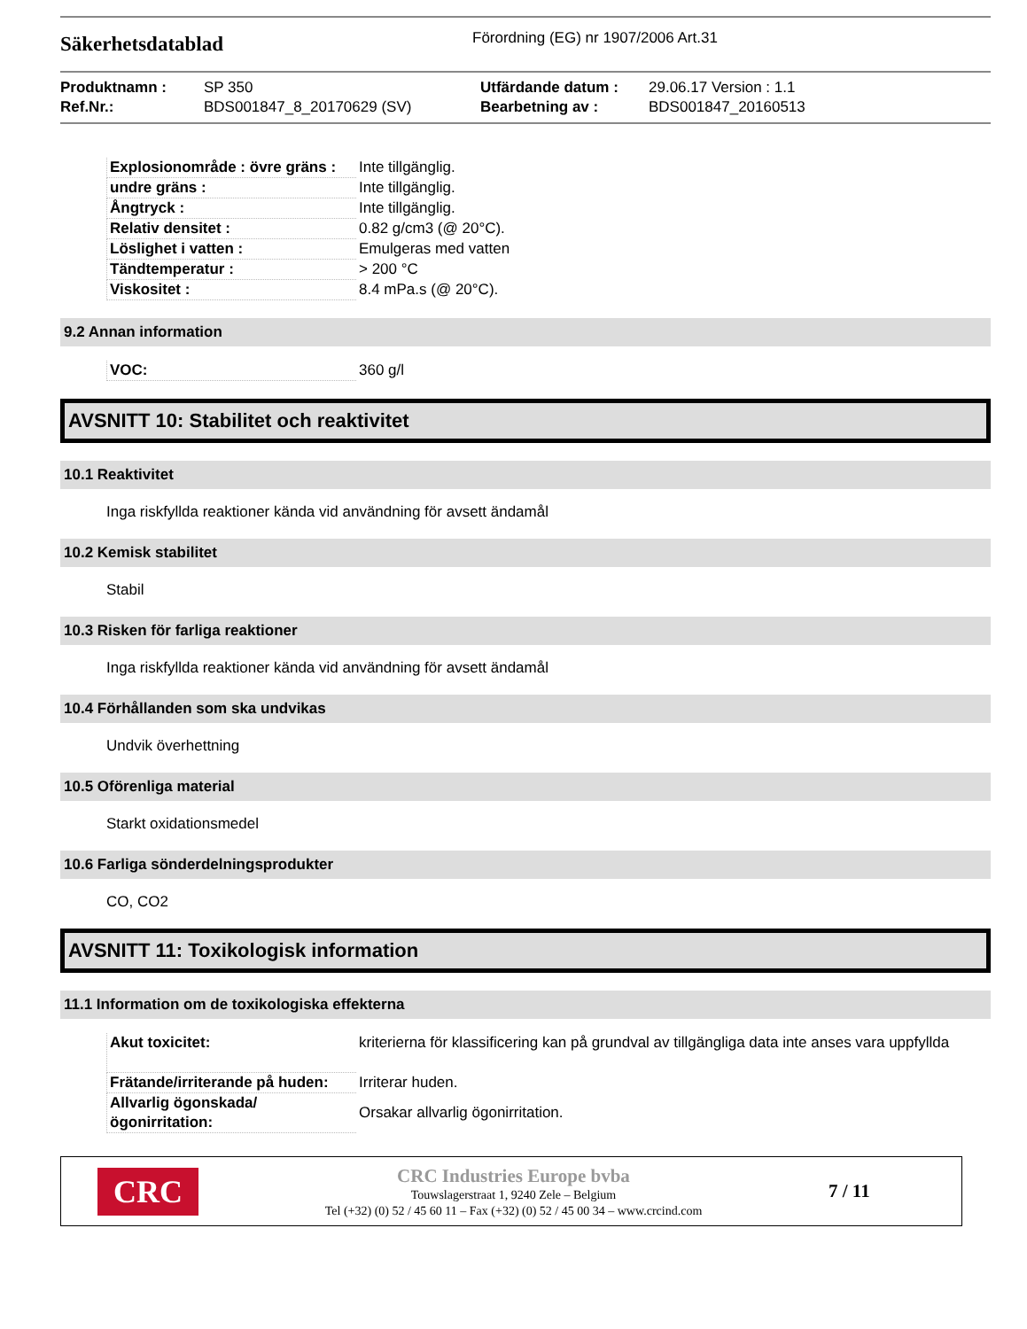Säkerhetsdatablad
Förordning (EG) nr 1907/2006 Art.31
Produktnamn :
Ref.Nr.:
SP 350
BDS001847_8_20170629 (SV)
Utfärdande datum :
Bearbetning av :
29.06.17 Version : 1.1
BDS001847_20160513
| Explosionområde : övre gräns : | Inte tillgänglig. |
| undre gräns : | Inte tillgänglig. |
| Ångtryck : | Inte tillgänglig. |
| Relativ densitet : | 0.82 g/cm3 (@ 20°C). |
| Löslighet i vatten : | Emulgeras med vatten |
| Tändtemperatur : | > 200 °C |
| Viskositet : | 8.4 mPa.s (@ 20°C). |
9.2 Annan information
| VOC: | 360 g/l |
AVSNITT 10: Stabilitet och reaktivitet
10.1 Reaktivitet
Inga riskfyllda reaktioner kända vid användning för avsett ändamål
10.2 Kemisk stabilitet
Stabil
10.3 Risken för farliga reaktioner
Inga riskfyllda reaktioner kända vid användning för avsett ändamål
10.4 Förhållanden som ska undvikas
Undvik överhettning
10.5 Oförenliga material
Starkt oxidationsmedel
10.6 Farliga sönderdelningsprodukter
CO, CO2
AVSNITT 11: Toxikologisk information
11.1 Information om de toxikologiska effekterna
| Akut toxicitet: | kriterierna för klassificering kan på grundval av tillgängliga data inte anses vara uppfyllda |
| Frätande/irriterande på huden: | Irriterar huden. |
| Allvarlig ögonskada/ögonirritation: | Orsakar allvarlig ögonirritation. |
CRC
CRC Industries Europe bvba
Touwslagerstraat 1, 9240 Zele – Belgium
Tel (+32) (0) 52 / 45 60 11 – Fax (+32) (0) 52 / 45 00 34 – www.crcind.com
7 / 11